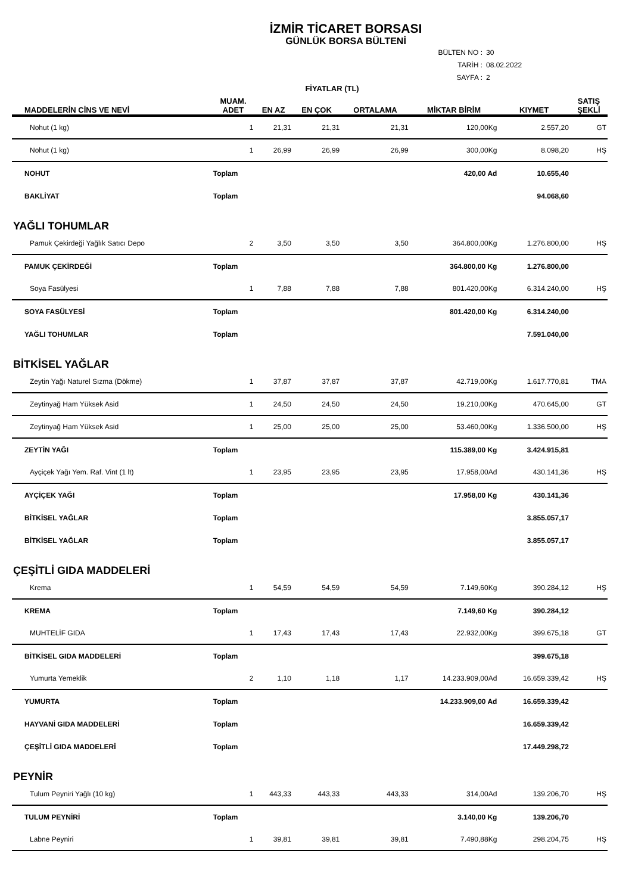İZMİR TİCARET BORSASI
GÜNLÜK BORSA BÜLTENİ
BÜLTEN NO : 30
TARİH : 08.02.2022
SAYFA : 2
| | | FİYATLAR (TL) | | | | | |
| --- | --- | --- | --- | --- | --- | --- | --- |
| MADDELERİN CİNS VE NEVİ | MUAM. ADET | EN AZ | EN ÇOK | ORTALAMA | MİKTAR BİRİM | KIYMET | SATIŞ ŞEKLİ |
| Nohut (1 kg) | 1 | 21,31 | 21,31 | 21,31 | 120,00Kg | 2.557,20 | GT |
| Nohut (1 kg) | 1 | 26,99 | 26,99 | 26,99 | 300,00Kg | 8.098,20 | HŞ |
| NOHUT | Toplam | | | | 420,00 Ad | 10.655,40 | |
| BAKLİYAT | Toplam | | | | | 94.068,60 | |
| YAĞLI TOHUMLAR | | | | | | | |
| Pamuk Çekirdeği Yağlık Satıcı Depo | 2 | 3,50 | 3,50 | 3,50 | 364.800,00Kg | 1.276.800,00 | HŞ |
| PAMUK ÇEKİRDEĞİ | Toplam | | | | 364.800,00 Kg | 1.276.800,00 | |
| Soya Fasülyesi | 1 | 7,88 | 7,88 | 7,88 | 801.420,00Kg | 6.314.240,00 | HŞ |
| SOYA FASÜLYESİ | Toplam | | | | 801.420,00 Kg | 6.314.240,00 | |
| YAĞLI TOHUMLAR | Toplam | | | | | 7.591.040,00 | |
| BİTKİSEL YAĞLAR | | | | | | | |
| Zeytin Yağı Naturel Sızma (Dökme) | 1 | 37,87 | 37,87 | 37,87 | 42.719,00Kg | 1.617.770,81 | TMA |
| Zeytinyağ Ham Yüksek Asid | 1 | 24,50 | 24,50 | 24,50 | 19.210,00Kg | 470.645,00 | GT |
| Zeytinyağ Ham Yüksek Asid | 1 | 25,00 | 25,00 | 25,00 | 53.460,00Kg | 1.336.500,00 | HŞ |
| ZEYTİN YAĞI | Toplam | | | | 115.389,00 Kg | 3.424.915,81 | |
| Ayçiçek Yağı Yem. Raf. Vint (1 lt) | 1 | 23,95 | 23,95 | 23,95 | 17.958,00Ad | 430.141,36 | HŞ |
| AYÇİÇEK YAĞI | Toplam | | | | 17.958,00 Kg | 430.141,36 | |
| BİTKİSEL YAĞLAR | Toplam | | | | | 3.855.057,17 | |
| BİTKİSEL YAĞLAR | Toplam | | | | | 3.855.057,17 | |
| ÇEŞİTLİ GIDA MADDELERİ | | | | | | | |
| Krema | 1 | 54,59 | 54,59 | 54,59 | 7.149,60Kg | 390.284,12 | HŞ |
| KREMA | Toplam | | | | 7.149,60 Kg | 390.284,12 | |
| MUHTELİF GIDA | 1 | 17,43 | 17,43 | 17,43 | 22.932,00Kg | 399.675,18 | GT |
| BİTKİSEL GIDA MADDELERİ | Toplam | | | | | 399.675,18 | |
| Yumurta Yemeklik | 2 | 1,10 | 1,18 | 1,17 | 14.233.909,00Ad | 16.659.339,42 | HŞ |
| YUMURTA | Toplam | | | | 14.233.909,00 Ad | 16.659.339,42 | |
| HAYVANİ GIDA MADDELERİ | Toplam | | | | | 16.659.339,42 | |
| ÇEŞİTLİ GIDA MADDELERİ | Toplam | | | | | 17.449.298,72 | |
| PEYNİR | | | | | | | |
| Tulum Peyniri Yağlı (10 kg) | 1 | 443,33 | 443,33 | 443,33 | 314,00Ad | 139.206,70 | HŞ |
| TULUM PEYNİRİ | Toplam | | | | 3.140,00 Kg | 139.206,70 | |
| Labne Peyniri | 1 | 39,81 | 39,81 | 39,81 | 7.490,88Kg | 298.204,75 | HŞ |